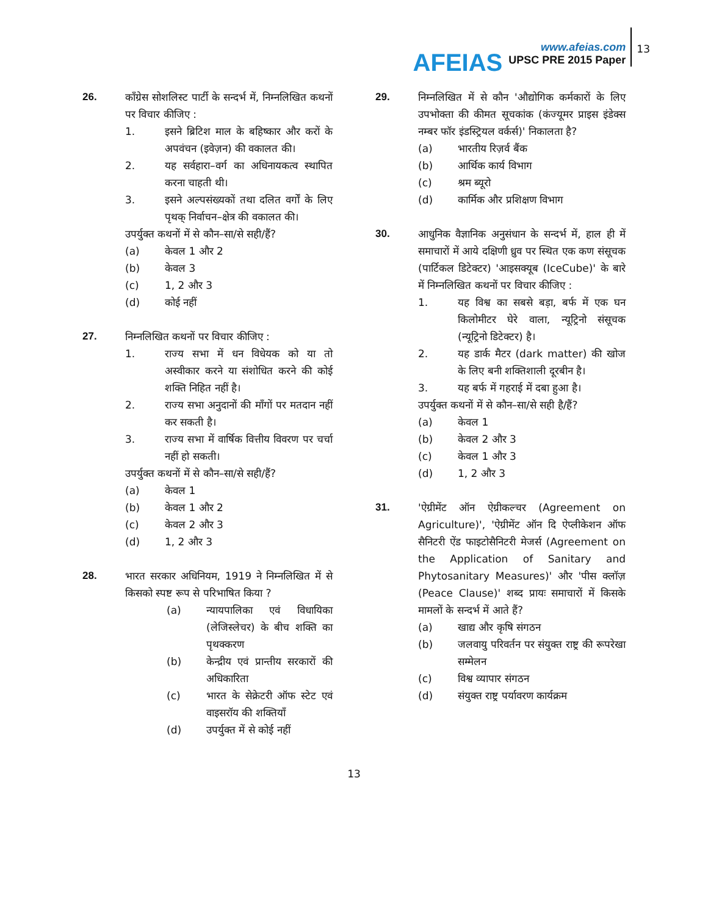AFEIAS
www.afeias.com
UPSC PRE 2015 Paper
13
26. काँग्रेस सोशलिस्ट पार्टी के सन्दर्भ में, निम्नलिखित कथनों पर विचार कीजिए :
1. इसने ब्रिटिश माल के बहिष्कार और करों के अपवंचन (इवेज़न) की वकालत की।
2. यह सर्वहारा–वर्ग का अधिनायकत्व स्थापित करना चाहती थी।
3. इसने अल्पसंख्यकों तथा दलित वर्गों के लिए पृथक् निर्वाचन–क्षेत्र की वकालत की।
उपर्युक्त कथनों में से कौन–सा/से सही/हैं?
(a) केवल 1 और 2
(b) केवल 3
(c) 1, 2 और 3
(d) कोई नहीं
27. निम्नलिखित कथनों पर विचार कीजिए :
1. राज्य सभा में धन विधेयक को या तो अस्वीकार करने या संशोधित करने की कोई शक्ति निहित नहीं है।
2. राज्य सभा अनुदानों की माँगों पर मतदान नहीं कर सकती है।
3. राज्य सभा में वार्षिक वित्तीय विवरण पर चर्चा नहीं हो सकती।
उपर्युक्त कथनों में से कौन–सा/से सही/हैं?
(a) केवल 1
(b) केवल 1 और 2
(c) केवल 2 और 3
(d) 1, 2 और 3
28. भारत सरकार अधिनियम, 1919 ने निम्नलिखित में से किसको स्पष्ट रूप से परिभाषित किया ?
(a) न्यायपालिका एवं विधायिका (लेजिस्लेचर) के बीच शक्ति का पृथक्करण
(b) केन्द्रीय एवं प्रान्तीय सरकारों की अधिकारिता
(c) भारत के सेक्रेटरी ऑफ स्टेट एवं वाइसरॉय की शक्तियाँ
(d) उपर्युक्त में से कोई नहीं
29. निम्नलिखित में से कौन 'औद्योगिक कर्मकारों के लिए उपभोक्ता की कीमत सूचकांक (कंज्यूमर प्राइस इंडेक्स नम्बर फॉर इंडस्ट्रियल वर्कर्स)' निकालता है?
(a) भारतीय रिज़र्व बैंक
(b) आर्थिक कार्य विभाग
(c) श्रम ब्यूरो
(d) कार्मिक और प्रशिक्षण विभाग
30. आधुनिक वैज्ञानिक अनुसंधान के सन्दर्भ में, हाल ही में समाचारों में आये दक्षिणी ध्रुव पर स्थित एक कण संसूचक (पार्टिकल डिटेक्टर) 'आइसक्यूब (IceCube)' के बारे में निम्नलिखित कथनों पर विचार कीजिए :
1. यह विश्व का सबसे बड़ा, बर्फ में एक घन किलोमीटर घेरे वाला, न्यूट्रिनो संसूचक (न्यूट्रिनो डिटेक्टर) है।
2. यह डार्क मैटर (dark matter) की खोज के लिए बनी शक्तिशाली दूरबीन है।
3. यह बर्फ में गहराई में दबा हुआ है।
उपर्युक्त कथनों में से कौन–सा/से सही है/हैं?
(a) केवल 1
(b) केवल 2 और 3
(c) केवल 1 और 3
(d) 1, 2 और 3
31. 'ऐग्रीमेंट ऑन ऐग्रीकल्चर (Agreement on Agriculture)', 'ऐग्रीमेंट ऑन दि ऐप्लीकेशन ऑफ सैनिटरी ऐंड फाइटोसैनिटरी मेजर्स (Agreement on the Application of Sanitary and Phytosanitary Measures)' और 'पीस क्लॉज़ (Peace Clause)' शब्द प्रायः समाचारों में किसके मामलों के सन्दर्भ में आते हैं?
(a) खाद्य और कृषि संगठन
(b) जलवायु परिवर्तन पर संयुक्त राष्ट्र की रूपरेखा सम्मेलन
(c) विश्व व्यापार संगठन
(d) संयुक्त राष्ट्र पर्यावरण कार्यक्रम
13